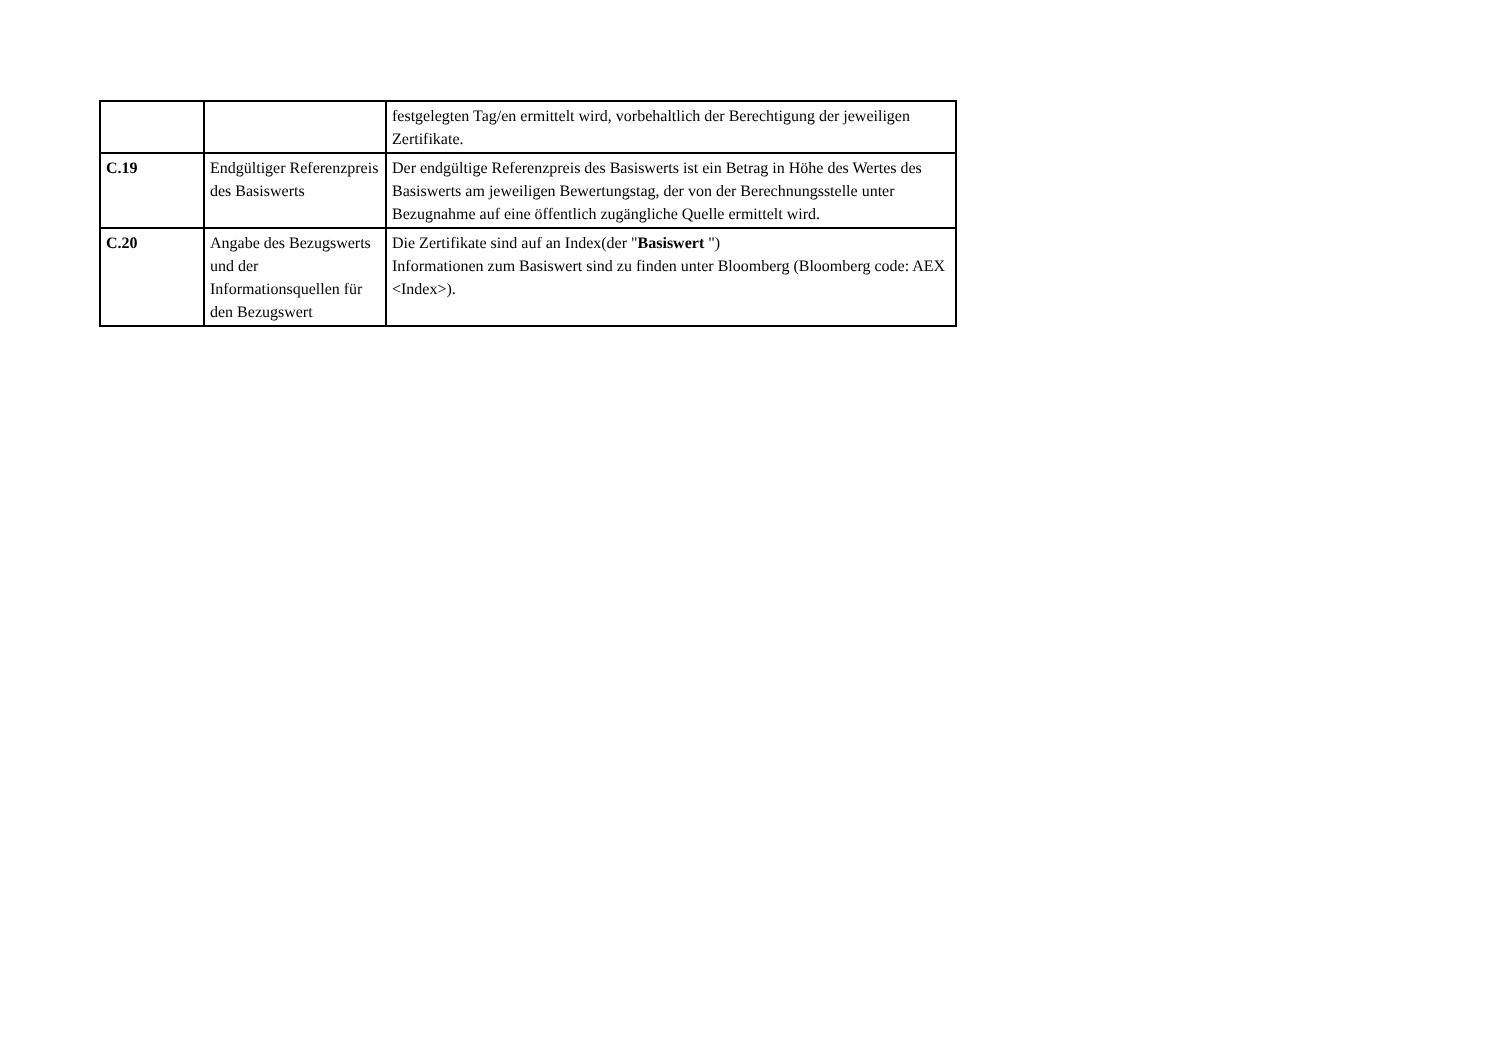| | | festgelegten Tag/en ermittelt wird, vorbehaltlich der Berechtigung der jeweiligen Zertifikate. |
| C.19 | Endgültiger Referenzpreis des Basiswerts | Der endgültige Referenzpreis des Basiswerts ist ein Betrag in Höhe des Wertes des Basiswerts am jeweiligen Bewertungstag, der von der Berechnungsstelle unter Bezugnahme auf eine öffentlich zugängliche Quelle ermittelt wird. |
| C.20 | Angabe des Bezugswerts und der Informationsquellen für den Bezugswert | Die Zertifikate sind auf an Index(der " Basiswert ") Informationen zum Basiswert sind zu finden unter Bloomberg (Bloomberg code: AEX <Index>). |